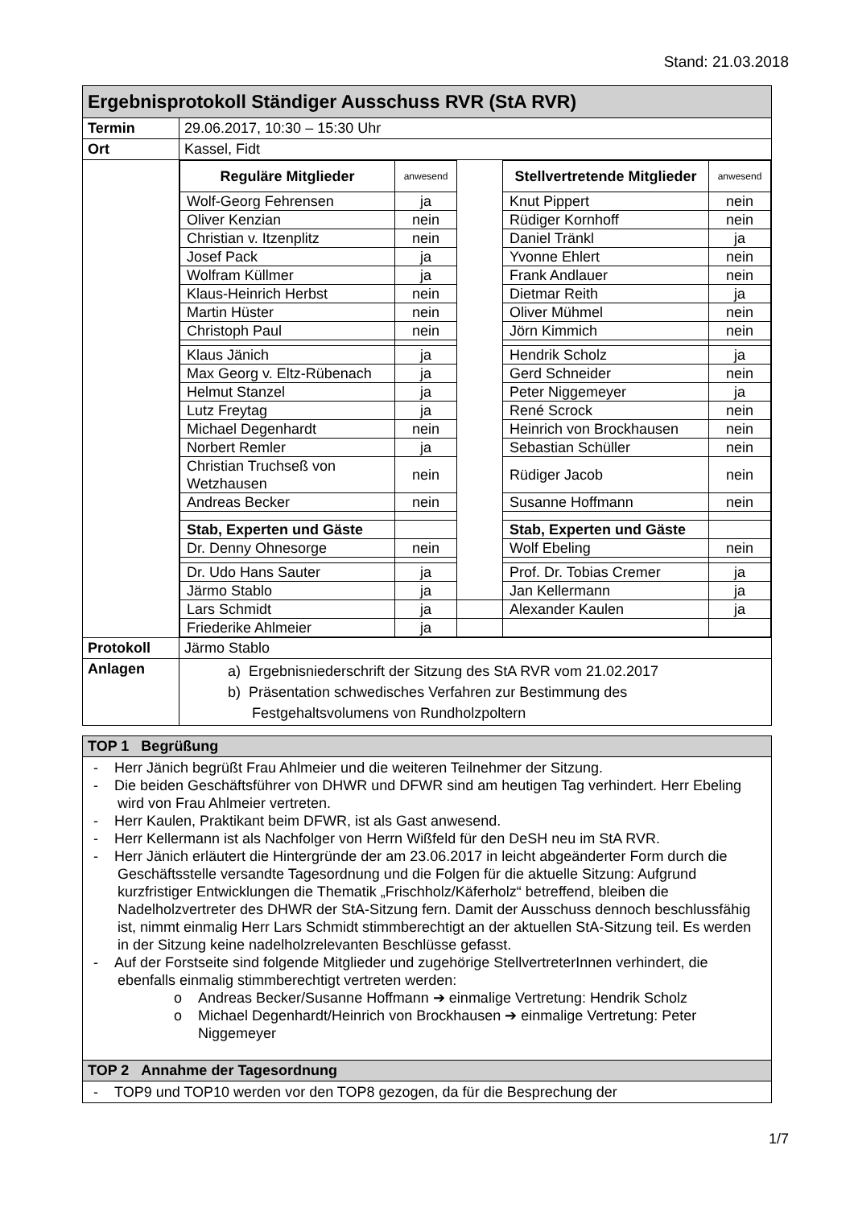Stand: 21.03.2018
| Ergebnisprotokoll Ständiger Ausschuss RVR (StA RVR) | |
| Termin | 29.06.2017, 10:30 – 15:30 Uhr |
| Ort | Kassel, Fidt |
| | / Reguläre Mitglieder / anwesend / / Stellvertretende Mitglieder / anwesend / / Wolf-Georg Fehrensen / ja / / Knut Pippert / nein / / Oliver Kenzian / nein / / Rüdiger Kornhoff / nein / / Christian v. Itzenplitz / nein / / Daniel Tränkl / ja / / Josef Pack / ja / / Yvonne Ehlert / nein / / Wolfram Küllmer / ja / / Frank Andlauer / nein / / Klaus-Heinrich Herbst / nein / / Dietmar Reith / ja / / Martin Hüster / nein / / Oliver Mühmel / nein / / Christoph Paul / nein / / Jörn Kimmich / nein / / Klaus Jänich / ja / / Hendrik Scholz / ja / / Max Georg v. Eltz-Rübenach / ja / / Gerd Schneider / nein / / Helmut Stanzel / ja / / Peter Niggemeyer / ja / / Lutz Freytag / ja / / René Scrock / nein / / Michael Degenhardt / nein / / Heinrich von Brockhausen / nein / / Norbert Remler / ja / / Sebastian Schüller / nein / / Christian Truchseß von Wetzhausen / nein / / Rüdiger Jacob / nein / / Andreas Becker / nein / / Susanne Hoffmann / nein / / Stab, Experten und Gäste / / / Stab, Experten und Gäste / / / Dr. Denny Ohnesorge / nein / / Wolf Ebeling / nein / / Dr. Udo Hans Sauter / ja / / Prof. Dr. Tobias Cremer / ja / / Järmo Stablo / ja / / Jan Kellermann / ja / / Lars Schmidt / ja / / Alexander Kaulen / ja / / Friederike Ahlmeier / ja / / / / |
| Protokoll | Järmo Stablo |
| Anlagen | a) Ergebnisniederschrift der Sitzung des StA RVR vom 21.02.2017 b) Präsentation schwedisches Verfahren zur Bestimmung des Festgehaltsvolumens von Rundholzpoltern |
| TOP 1 Begrüßung |
| --- |
| - Herr Jänich begrüßt Frau Ahlmeier und die weiteren Teilnehmer der Sitzung. - Die beiden Geschäftsführer von DHWR und DFWR sind am heutigen Tag verhindert. Herr Ebeling wird von Frau Ahlmeier vertreten. - Herr Kaulen, Praktikant beim DFWR, ist als Gast anwesend. - Herr Kellermann ist als Nachfolger von Herrn Wißfeld für den DeSH neu im StA RVR. - Herr Jänich erläutert die Hintergründe der am 23.06.2017 in leicht abgeänderter Form durch die Geschäftsstelle versandte Tagesordnung und die Folgen für die aktuelle Sitzung: Aufgrund kurzfristiger Entwicklungen die Thematik „Frischholz/Käferholz“ betreffend, bleiben die Nadelholzvertreter des DHWR der StA-Sitzung fern. Damit der Ausschuss dennoch beschlussfähig ist, nimmt einmalig Herr Lars Schmidt stimmberechtigt an der aktuellen StA-Sitzung teil. Es werden in der Sitzung keine nadelholzrelevanten Beschlüsse gefasst. - Auf der Forstseite sind folgende Mitglieder und zugehörige StellvertreterInnen verhindert, die ebenfalls einmalig stimmberechtigt vertreten werden: o Andreas Becker/Susanne Hoffmann ➔ einmalige Vertretung: Hendrik Scholz o Michael Degenhardt/Heinrich von Brockhausen ➔ einmalige Vertretung: Peter Niggemeyer |
| TOP 2 Annahme der Tagesordnung |
| - TOP9 und TOP10 werden vor den TOP8 gezogen, da für die Besprechung der |
1/7